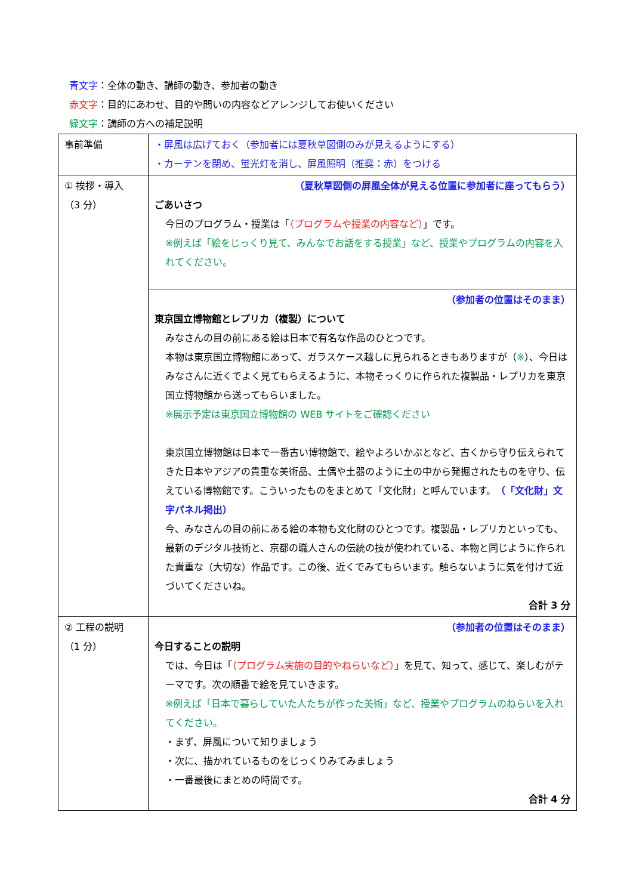青文字：全体の動き、講師の動き、参加者の動き
赤文字：目的にあわせ、目的や問いの内容などアレンジしてお使いください
緑文字：講師の方への補足説明
| 事前準備 | ・屏風は広げておく（参加者には夏秋草図側のみが見えるようにする） ・カーテンを閉め、蛍光灯を消し、屏風照明（推奨：赤）をつける |
| ① 挨拶・導入 （3 分） | （夏秋草図側の屏風全体が見える位置に参加者に座ってもらう） ごあいさつ 今日のプログラム・授業は「 （プログラムや授業の内容など） 」です。 ※例えば「絵をじっくり見て、みんなでお話をする授業」など、授業やプログラムの内容を入れてください。 |
| | （参加者の位置はそのまま） 東京国立博物館とレプリカ（複製）について みなさんの目の前にある絵は日本で有名な作品のひとつです。 本物は東京国立博物館にあって、ガラスケース越しに見られるときもありますが（ ※ ）、今日はみなさんに近くでよく見てもらえるように、本物そっくりに作られた複製品・レプリカを東京国立博物館から送ってもらいました。 ※展示予定は東京国立博物館の WEB サイトをご確認ください 東京国立博物館は日本で一番古い博物館で、絵やよろいかぶとなど、古くから守り伝えられてきた日本やアジアの貴重な美術品、土偶や土器のように土の中から発掘されたものを守り、伝えている博物館です。こういったものをまとめて「文化財」と呼んでいます。 （「文化財」文字パネル掲出） 今、みなさんの目の前にある絵の本物も文化財のひとつです。複製品・レプリカといっても、最新のデジタル技術と、京都の職人さんの伝統の技が使われている、本物と同じように作られた貴重な（大切な）作品です。この後、近くでみてもらいます。触らないように気を付けて近づいてくださいね。 合計 3 分 |
| ② 工程の説明 （1 分） | （参加者の位置はそのまま） 今日することの説明 では、今日は「 （プログラム実施の目的やねらいなど） 」を見て、知って、感じて、楽しむがテーマです。次の順番で絵を見ていきます。 ※例えば「日本で暮らしていた人たちが作った美術」など、授業やプログラムのねらいを入れてください。 ・まず、屏風について知りましょう ・次に、描かれているものをじっくりみてみましょう ・一番最後にまとめの時間です。 合計 4 分 |